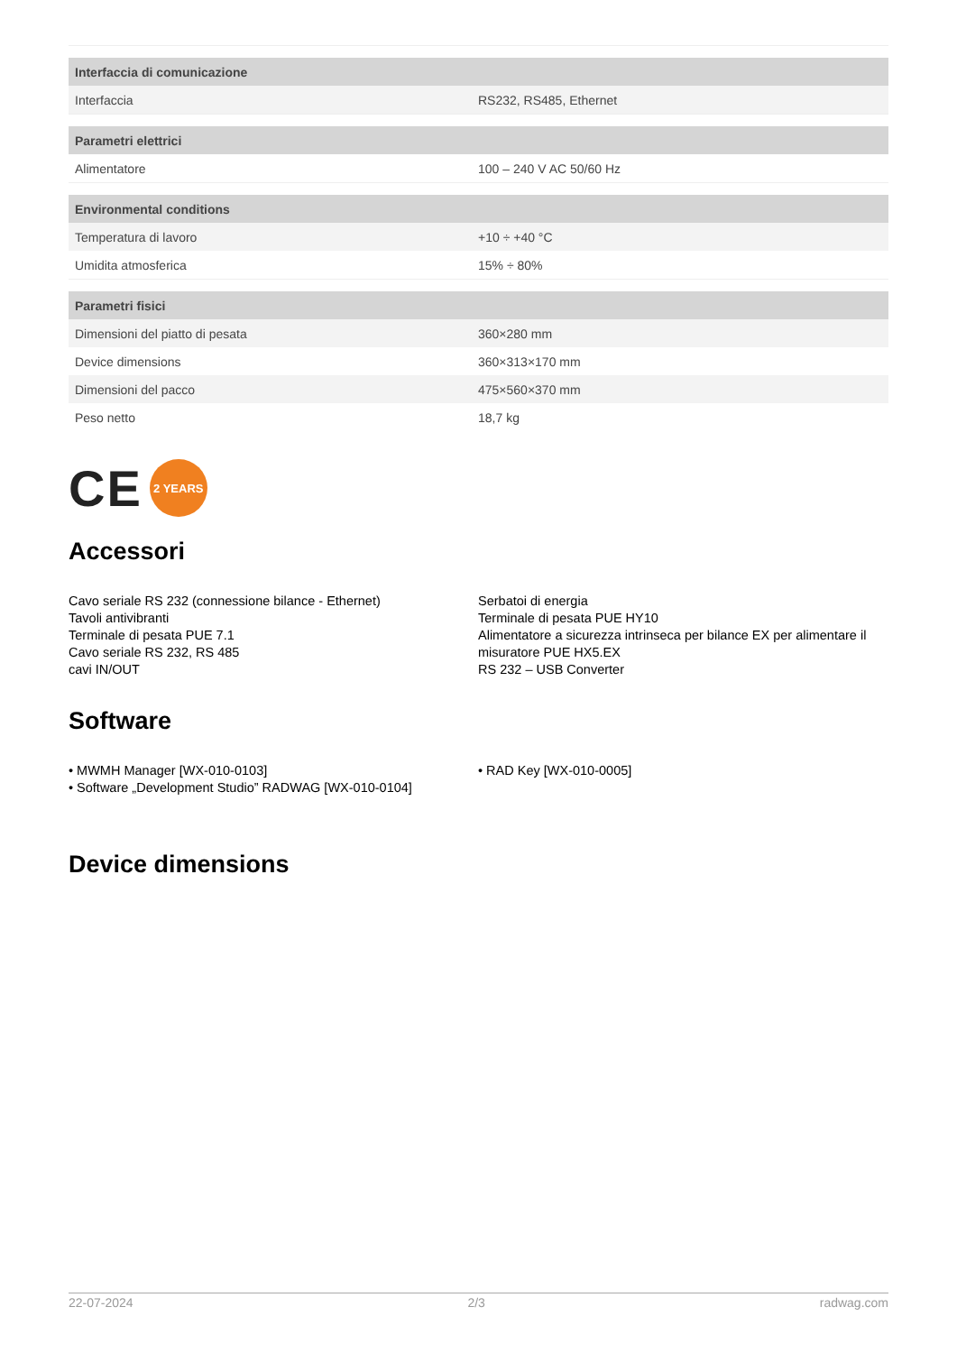| Interfaccia di comunicazione | |
| --- | --- |
| Interfaccia | RS232, RS485, Ethernet |
| Parametri elettrici | |
| Alimentatore | 100 – 240 V AC 50/60 Hz |
| Environmental conditions | |
| Temperatura di lavoro | +10 ÷ +40 °C |
| Umidita atmosferica | 15% ÷ 80% |
| Parametri fisici | |
| Dimensioni del piatto di pesata | 360×280 mm |
| Device dimensions | 360×313×170 mm |
| Dimensioni del pacco | 475×560×370 mm |
| Peso netto | 18,7 kg |
CE 2 YEARS
Accessori
Cavo seriale RS 232 (connessione bilance - Ethernet)
Tavoli antivibranti
Terminale di pesata PUE 7.1
Cavo seriale RS 232, RS 485
cavi IN/OUT
Serbatoi di energia
Terminale di pesata PUE HY10
Alimentatore a sicurezza intrinseca per bilance EX per alimentare il misuratore PUE HX5.EX
RS 232 – USB Converter
Software
• MWMH Manager [WX-010-0103]
• Software „Development Studio” RADWAG [WX-010-0104]
• RAD Key [WX-010-0005]
Device dimensions
22-07-2024 2/3 radwag.com